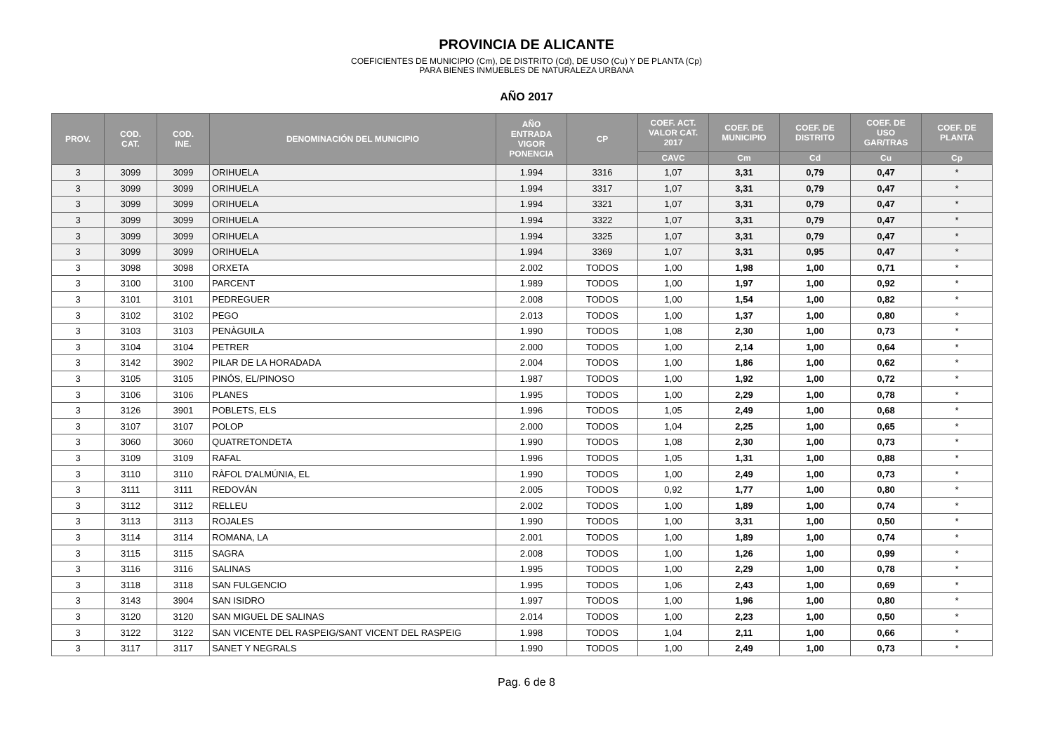PROVINCIA DE ALICANTE
COEFICIENTES DE MUNICIPIO (Cm), DE DISTRITO (Cd), DE USO (Cu) Y DE PLANTA (Cp)
PARA BIENES INMUEBLES DE NATURALEZA URBANA
AÑO 2017
| PROV. | COD. CAT. | COD. INE. | DENOMINACIÓN DEL MUNICIPIO | AÑO ENTRADA VIGOR PONENCIA | CP | COEF. ACT. VALOR CAT. 2017 | COEF. DE MUNICIPIO | COEF. DE DISTRITO | COEF. DE USO GAR/TRAS | COEF. DE PLANTA |
| --- | --- | --- | --- | --- | --- | --- | --- | --- | --- | --- |
| | | | | | | CAVC | Cm | Cd | Cu | Cp |
| 3 | 3099 | 3099 | ORIHUELA | 1.994 | 3316 | 1,07 | 3,31 | 0,79 | 0,47 | * |
| 3 | 3099 | 3099 | ORIHUELA | 1.994 | 3317 | 1,07 | 3,31 | 0,79 | 0,47 | * |
| 3 | 3099 | 3099 | ORIHUELA | 1.994 | 3321 | 1,07 | 3,31 | 0,79 | 0,47 | * |
| 3 | 3099 | 3099 | ORIHUELA | 1.994 | 3322 | 1,07 | 3,31 | 0,79 | 0,47 | * |
| 3 | 3099 | 3099 | ORIHUELA | 1.994 | 3325 | 1,07 | 3,31 | 0,79 | 0,47 | * |
| 3 | 3099 | 3099 | ORIHUELA | 1.994 | 3369 | 1,07 | 3,31 | 0,95 | 0,47 | * |
| 3 | 3098 | 3098 | ORXETA | 2.002 | TODOS | 1,00 | 1,98 | 1,00 | 0,71 | * |
| 3 | 3100 | 3100 | PARCENT | 1.989 | TODOS | 1,00 | 1,97 | 1,00 | 0,92 | * |
| 3 | 3101 | 3101 | PEDREGUER | 2.008 | TODOS | 1,00 | 1,54 | 1,00 | 0,82 | * |
| 3 | 3102 | 3102 | PEGO | 2.013 | TODOS | 1,00 | 1,37 | 1,00 | 0,80 | * |
| 3 | 3103 | 3103 | PENÀGUILA | 1.990 | TODOS | 1,08 | 2,30 | 1,00 | 0,73 | * |
| 3 | 3104 | 3104 | PETRER | 2.000 | TODOS | 1,00 | 2,14 | 1,00 | 0,64 | * |
| 3 | 3142 | 3902 | PILAR DE LA HORADADA | 2.004 | TODOS | 1,00 | 1,86 | 1,00 | 0,62 | * |
| 3 | 3105 | 3105 | PINÓS, EL/PINOSO | 1.987 | TODOS | 1,00 | 1,92 | 1,00 | 0,72 | * |
| 3 | 3106 | 3106 | PLANES | 1.995 | TODOS | 1,00 | 2,29 | 1,00 | 0,78 | * |
| 3 | 3126 | 3901 | POBLETS, ELS | 1.996 | TODOS | 1,05 | 2,49 | 1,00 | 0,68 | * |
| 3 | 3107 | 3107 | POLOP | 2.000 | TODOS | 1,04 | 2,25 | 1,00 | 0,65 | * |
| 3 | 3060 | 3060 | QUATRETONDETA | 1.990 | TODOS | 1,08 | 2,30 | 1,00 | 0,73 | * |
| 3 | 3109 | 3109 | RAFAL | 1.996 | TODOS | 1,05 | 1,31 | 1,00 | 0,88 | * |
| 3 | 3110 | 3110 | RÀFOL D'ALMÚNIA, EL | 1.990 | TODOS | 1,00 | 2,49 | 1,00 | 0,73 | * |
| 3 | 3111 | 3111 | REDOVÁN | 2.005 | TODOS | 0,92 | 1,77 | 1,00 | 0,80 | * |
| 3 | 3112 | 3112 | RELLEU | 2.002 | TODOS | 1,00 | 1,89 | 1,00 | 0,74 | * |
| 3 | 3113 | 3113 | ROJALES | 1.990 | TODOS | 1,00 | 3,31 | 1,00 | 0,50 | * |
| 3 | 3114 | 3114 | ROMANA, LA | 2.001 | TODOS | 1,00 | 1,89 | 1,00 | 0,74 | * |
| 3 | 3115 | 3115 | SAGRA | 2.008 | TODOS | 1,00 | 1,26 | 1,00 | 0,99 | * |
| 3 | 3116 | 3116 | SALINAS | 1.995 | TODOS | 1,00 | 2,29 | 1,00 | 0,78 | * |
| 3 | 3118 | 3118 | SAN FULGENCIO | 1.995 | TODOS | 1,06 | 2,43 | 1,00 | 0,69 | * |
| 3 | 3143 | 3904 | SAN ISIDRO | 1.997 | TODOS | 1,00 | 1,96 | 1,00 | 0,80 | * |
| 3 | 3120 | 3120 | SAN MIGUEL DE SALINAS | 2.014 | TODOS | 1,00 | 2,23 | 1,00 | 0,50 | * |
| 3 | 3122 | 3122 | SAN VICENTE DEL RASPEIG/SANT VICENT DEL RASPEIG | 1.998 | TODOS | 1,04 | 2,11 | 1,00 | 0,66 | * |
| 3 | 3117 | 3117 | SANET Y NEGRALS | 1.990 | TODOS | 1,00 | 2,49 | 1,00 | 0,73 | * |
Pag. 6 de 8